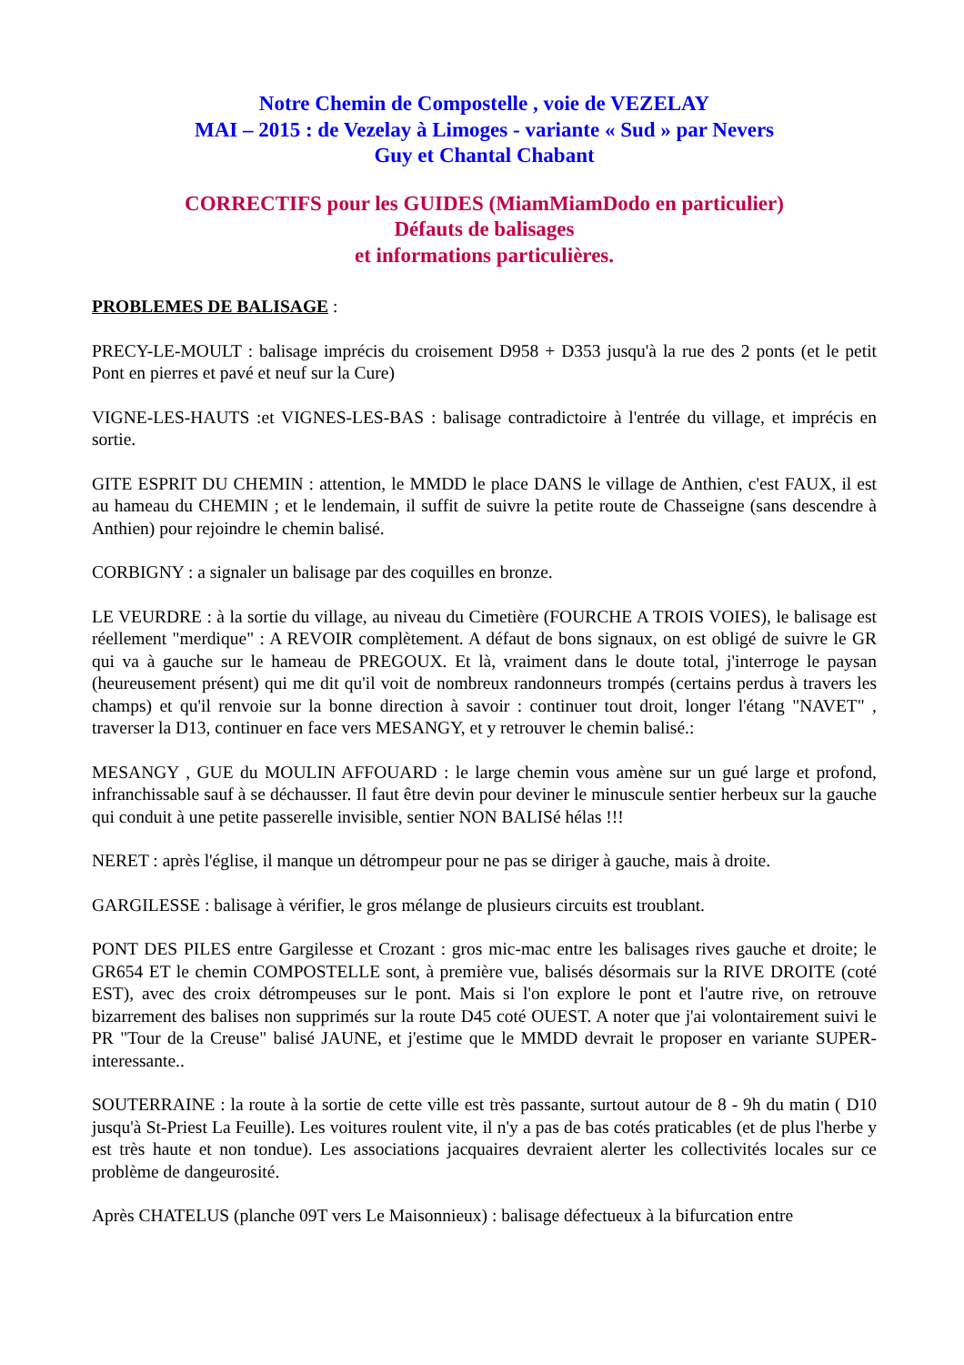Notre Chemin de Compostelle , voie de VEZELAY
MAI – 2015 : de Vezelay à Limoges - variante « Sud » par Nevers
Guy et Chantal Chabant
CORRECTIFS pour les GUIDES (MiamMiamDodo en particulier)
Défauts de balisages
et informations particulières.
PROBLEMES DE BALISAGE :
PRECY-LE-MOULT : balisage imprécis du croisement D958 + D353 jusqu'à la rue des 2 ponts (et le petit Pont en pierres et pavé et neuf sur la Cure)
VIGNE-LES-HAUTS :et VIGNES-LES-BAS : balisage contradictoire à l'entrée du village, et imprécis en sortie.
GITE ESPRIT DU CHEMIN : attention, le MMDD le place DANS le village de Anthien, c'est FAUX, il est au hameau du CHEMIN ; et le lendemain, il suffit de suivre la petite route de Chasseigne (sans descendre à Anthien) pour rejoindre le chemin balisé.
CORBIGNY : a signaler un balisage par des coquilles en bronze.
LE VEURDRE : à la sortie du village, au niveau du Cimetière (FOURCHE A TROIS VOIES), le balisage est réellement "merdique" : A REVOIR complètement. A défaut de bons signaux, on est obligé de suivre le GR qui va à gauche sur le hameau de PREGOUX. Et là, vraiment dans le doute total, j'interroge le paysan (heureusement présent) qui me dit qu'il voit de nombreux randonneurs trompés (certains perdus à travers les champs) et qu'il renvoie sur la bonne direction à savoir : continuer tout droit, longer l'étang "NAVET" , traverser la D13, continuer en face vers MESANGY, et y retrouver le chemin balisé.:
MESANGY , GUE du MOULIN AFFOUARD : le large chemin vous amène sur un gué large et profond, infranchissable sauf à se déchausser. Il faut être devin pour deviner le minuscule sentier herbeux sur la gauche qui conduit à une petite passerelle invisible, sentier NON BALISé hélas !!!
NERET : après l'église, il manque un détrompeur pour ne pas se diriger à gauche, mais à droite.
GARGILESSE : balisage à vérifier, le gros mélange de plusieurs circuits est troublant.
PONT DES PILES entre Gargilesse et Crozant : gros mic-mac entre les balisages rives gauche et droite; le GR654 ET le chemin COMPOSTELLE sont, à première vue, balisés désormais sur la RIVE DROITE (coté EST), avec des croix détrompeuses sur le pont. Mais si l'on explore le pont et l'autre rive, on retrouve bizarrement des balises non supprimés sur la route D45 coté OUEST. A noter que j'ai volontairement suivi le PR "Tour de la Creuse" balisé JAUNE, et j'estime que le MMDD devrait le proposer en variante SUPER-interessante..
SOUTERRAINE : la route à la sortie de cette ville est très passante, surtout autour de 8 - 9h du matin ( D10 jusqu'à St-Priest La Feuille). Les voitures roulent vite, il n'y a pas de bas cotés praticables (et de plus l'herbe y est très haute et non tondue). Les associations jacquaires devraient alerter les collectivités locales sur ce problème de dangeurosité.
Après CHATELUS (planche 09T vers Le Maisonnieux) : balisage défectueux à la bifurcation entre